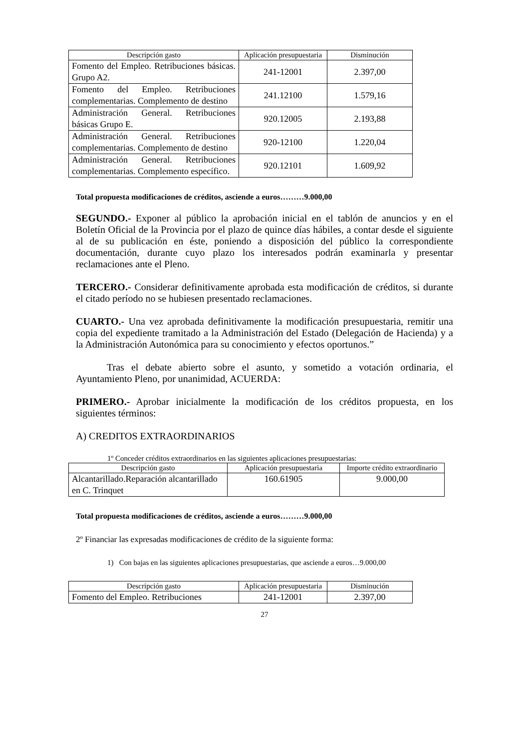| Descripción gasto | Aplicación presupuestaria | Disminución |
| --- | --- | --- |
| Fomento del Empleo. Retribuciones básicas. Grupo A2. | 241-12001 | 2.397,00 |
| Fomento del Empleo. Retribuciones complementarias. Complemento de destino | 241.12100 | 1.579,16 |
| Administración General. Retribuciones básicas Grupo E. | 920.12005 | 2.193,88 |
| Administración General. Retribuciones complementarias. Complemento de destino | 920-12100 | 1.220,04 |
| Administración General. Retribuciones complementarias. Complemento específico. | 920.12101 | 1.609,92 |
Total propuesta modificaciones de créditos, asciende a euros………9.000,00
SEGUNDO.- Exponer al público la aprobación inicial en el tablón de anuncios y en el Boletín Oficial de la Provincia por el plazo de quince días hábiles, a contar desde el siguiente al de su publicación en éste, poniendo a disposición del público la correspondiente documentación, durante cuyo plazo los interesados podrán examinarla y presentar reclamaciones ante el Pleno.
TERCERO.- Considerar definitivamente aprobada esta modificación de créditos, si durante el citado período no se hubiesen presentado reclamaciones.
CUARTO.- Una vez aprobada definitivamente la modificación presupuestaria, remitir una copia del expediente tramitado a la Administración del Estado (Delegación de Hacienda) y a la Administración Autonómica para su conocimiento y efectos oportunos.”
Tras el debate abierto sobre el asunto, y sometido a votación ordinaria, el Ayuntamiento Pleno, por unanimidad, ACUERDA:
PRIMERO.- Aprobar inicialmente la modificación de los créditos propuesta, en los siguientes términos:
A) CREDITOS EXTRAORDINARIOS
1º Conceder créditos extraordinarios en las siguientes aplicaciones presupuestarias:
| Descripción gasto | Aplicación presupuestaria | Importe crédito extraordinario |
| --- | --- | --- |
| Alcantarillado.Reparación alcantarillado en C. Trinquet | 160.61905 | 9.000,00 |
Total propuesta modificaciones de créditos, asciende a euros………9.000,00
2º Financiar las expresadas modificaciones de crédito de la siguiente forma:
1) Con bajas en las siguientes aplicaciones presupuestarias, que asciende a euros…9.000,00
| Descripción gasto | Aplicación presupuestaria | Disminución |
| --- | --- | --- |
| Fomento del Empleo. Retribuciones | 241-12001 | 2.397,00 |
27